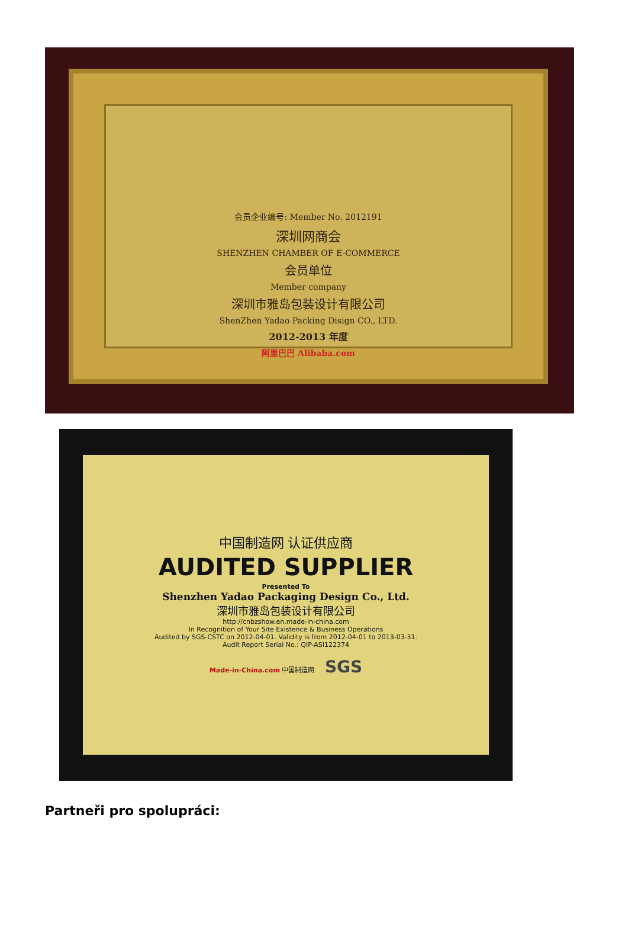会员企业编号: Member No. 2012191
深圳网商会
SHENZHEN CHAMBER OF E-COMMERCE
会员单位
Member company
深圳市雅岛包装设计有限公司
ShenZhen Yadao Packing Disign CO., LTD.
2012-2013 年度
阿里巴巴 Alibaba.com
中国制造网 认证供应商
AUDITED SUPPLIER
Presented To
Shenzhen Yadao Packaging Design Co., Ltd.
深圳市雅岛包装设计有限公司
http://cnbzshow.en.made-in-china.com
In Recognition of Your Site Existence & Business Operations
Audited by SGS-CSTC on 2012-04-01. Validity is from 2012-04-01 to 2013-03-31.
Audit Report Serial No.: QIP-ASI122374
Made-in-China.com 中国制造网 SGS
Partneři pro spolupráci: